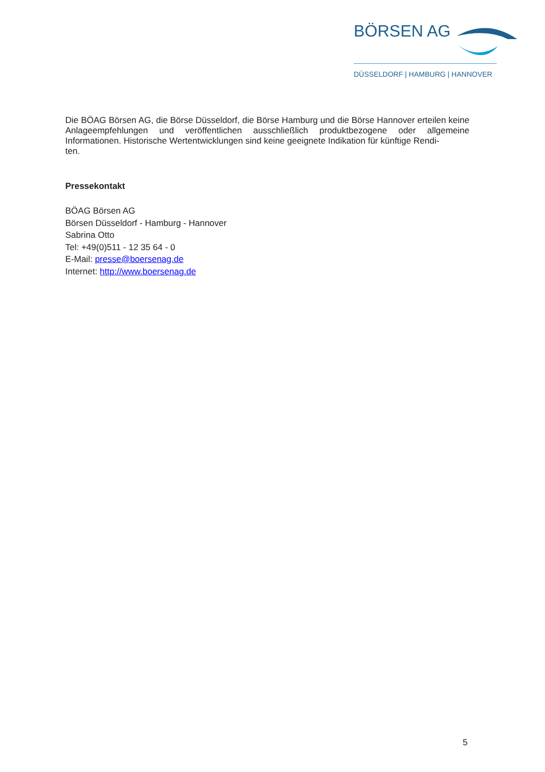BÖRSEN AG
DÜSSELDORF | HAMBURG | HANNOVER
Die BÖAG Börsen AG, die Börse Düsseldorf, die Börse Hamburg und die Börse Hannover erteilen keine Anlageempfehlungen und veröffentlichen ausschließlich produktbezogene oder allgemeine Informationen. Historische Wertentwicklungen sind keine geeignete Indikation für künftige Rendi-
ten.
Pressekontakt
BÖAG Börsen AG
Börsen Düsseldorf - Hamburg - Hannover
Sabrina Otto
Tel: +49(0)511 - 12 35 64 - 0
E-Mail: presse@boersenag.de
Internet: http://www.boersenag.de
5